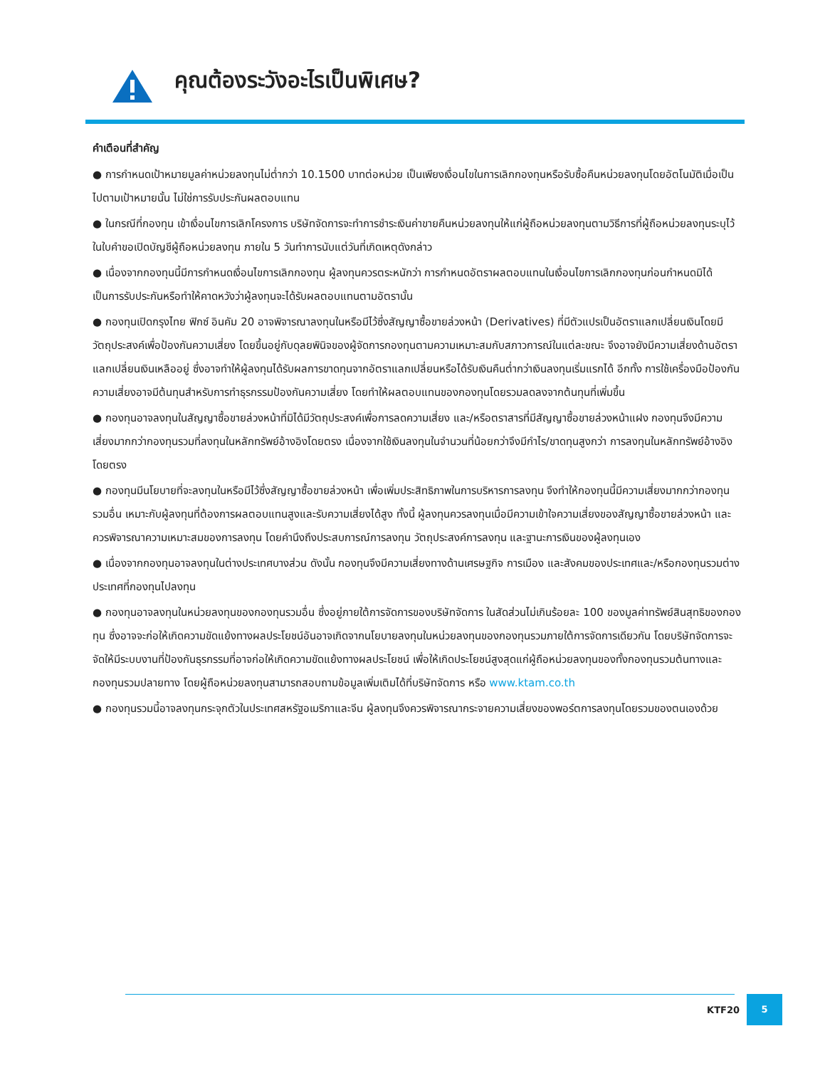คุณต้องระวังอะไรเป็นพิเศษ?
คำเตือนที่สำคัญ
● การกำหนดเป้าหมายมูลค่าหน่วยลงทุนไม่ต่ำกว่า 10.1500 บาทต่อหน่วย เป็นเพียงเงื่อนไขในการเลิกกองทุนหรือรับซื้อคืนหน่วยลงทุนโดยอัตโนมัติเมื่อเป็นไปตามเป้าหมายนั้น ไม่ใช่การรับประกันผลตอบแทน
● ในกรณีที่กองทุน เข้าเงื่อนไขการเลิกโครงการ บริษัทจัดการจะทำการชำระเงินค่าขายคืนหน่วยลงทุนให้แก่ผู้ถือหน่วยลงทุนตามวิธีการที่ผู้ถือหน่วยลงทุนระบุไว้ในใบคำขอเปิดบัญชีผู้ถือหน่วยลงทุน ภายใน 5 วันทำการนับแต่วันที่เกิดเหตุดังกล่าว
● เนื่องจากกองทุนนี้มีการกำหนดเงื่อนไขการเลิกกองทุน ผู้ลงทุนควรตระหนักว่า การกำหนดอัตราผลตอบแทนในเงื่อนไขการเลิกกองทุนก่อนกำหนดมิได้เป็นการรับประกันหรือทำให้คาดหวังว่าผู้ลงทุนจะได้รับผลตอบแทนตามอัตรานั้น
● กองทุนเปิดกรุงไทย ฟิกซ์ อินคัม 20 อาจพิจารณาลงทุนในหรือมีไว้ซึ่งสัญญาซื้อขายล่วงหน้า (Derivatives) ที่มีตัวแปรเป็นอัตราแลกเปลี่ยนเงินโดยมีวัตถุประสงค์เพื่อป้องกันความเสี่ยง โดยขึ้นอยู่กับดุลยพินิจของผู้จัดการกองทุนตามความเหมาะสมกับสภาวการณ์ในแต่ละขณะ จึงอาจยังมีความเสี่ยงด้านอัตราแลกเปลี่ยนเงินเหลืออยู่ ซึ่งอาจทำให้ผู้ลงทุนได้รับผลการขาดทุนจากอัตราแลกเปลี่ยนหรือได้รับเงินคืนต่ำกว่าเงินลงทุนเริ่มแรกได้ อีกทั้ง การใช้เครื่องมือป้องกันความเสี่ยงอาจมีต้นทุนสำหรับการทำธุรกรรมป้องกันความเสี่ยง โดยทำให้ผลตอบแทนของกองทุนโดยรวมลดลงจากต้นทุนที่เพิ่มขึ้น
● กองทุนอาจลงทุนในสัญญาซื้อขายล่วงหน้าที่มิได้มีวัตถุประสงค์เพื่อการลดความเสี่ยง และ/หรือตราสารที่มีสัญญาซื้อขายล่วงหน้าแฝง กองทุนจึงมีความเสี่ยงมากกว่ากองทุนรวมที่ลงทุนในหลักทรัพย์อ้างอิงโดยตรง เนื่องจากใช้เงินลงทุนในจำนวนที่น้อยกว่าจึงมีกำไร/ขาดทุนสูงกว่า การลงทุนในหลักทรัพย์อ้างอิงโดยตรง
● กองทุนมีนโยบายที่จะลงทุนในหรือมีไว้ซึ่งสัญญาซื้อขายล่วงหน้า เพื่อเพิ่มประสิทธิภาพในการบริหารการลงทุน จึงทำให้กองทุนนี้มีความเสี่ยงมากกว่ากองทุนรวมอื่น เหมาะกับผู้ลงทุนที่ต้องการผลตอบแทนสูงและรับความเสี่ยงได้สูง ทั้งนี้ ผู้ลงทุนควรลงทุนเมื่อมีความเข้าใจความเสี่ยงของสัญญาซื้อขายล่วงหน้า และควรพิจารณาความเหมาะสมของการลงทุน โดยคำนึงถึงประสบการณ์การลงทุน วัตถุประสงค์การลงทุน และฐานะการเงินของผู้ลงทุนเอง
● เนื่องจากกองทุนอาจลงทุนในต่างประเทศบางส่วน ดังนั้น กองทุนจึงมีความเสี่ยงทางด้านเศรษฐกิจ การเมือง และสังคมของประเทศและ/หรือกองทุนรวมต่างประเทศที่กองทุนไปลงทุน
● กองทุนอาจลงทุนในหน่วยลงทุนของกองทุนรวมอื่น ซึ่งอยู่ภายใต้การจัดการของบริษัทจัดการ ในสัดส่วนไม่เกินร้อยละ 100 ของมูลค่าทรัพย์สินสุทธิของกองทุน ซึ่งอาจจะก่อให้เกิดความขัดแย้งทางผลประโยชน์อันอาจเกิดจากนโยบายลงทุนในหน่วยลงทุนของกองทุนรวมภายใต้การจัดการเดียวกัน โดยบริษัทจัดการจะจัดให้มีระบบงานที่ป้องกันธุรกรรมที่อาจก่อให้เกิดความขัดแย้งทางผลประโยชน์ เพื่อให้เกิดประโยชน์สูงสุดแก่ผู้ถือหน่วยลงทุนของทั้งกองทุนรวมต้นทางและกองทุนรวมปลายทาง โดยผู้ถือหน่วยลงทุนสามารถสอบถามข้อมูลเพิ่มเติมได้ที่บริษัทจัดการ หรือ www.ktam.co.th
● กองทุนรวมนี้อาจลงทุนกระจุกตัวในประเทศสหรัฐอเมริกาและจีน ผู้ลงทุนจึงควรพิจารณากระจายความเสี่ยงของพอร์ตการลงทุนโดยรวมของตนเองด้วย
KTF20 5